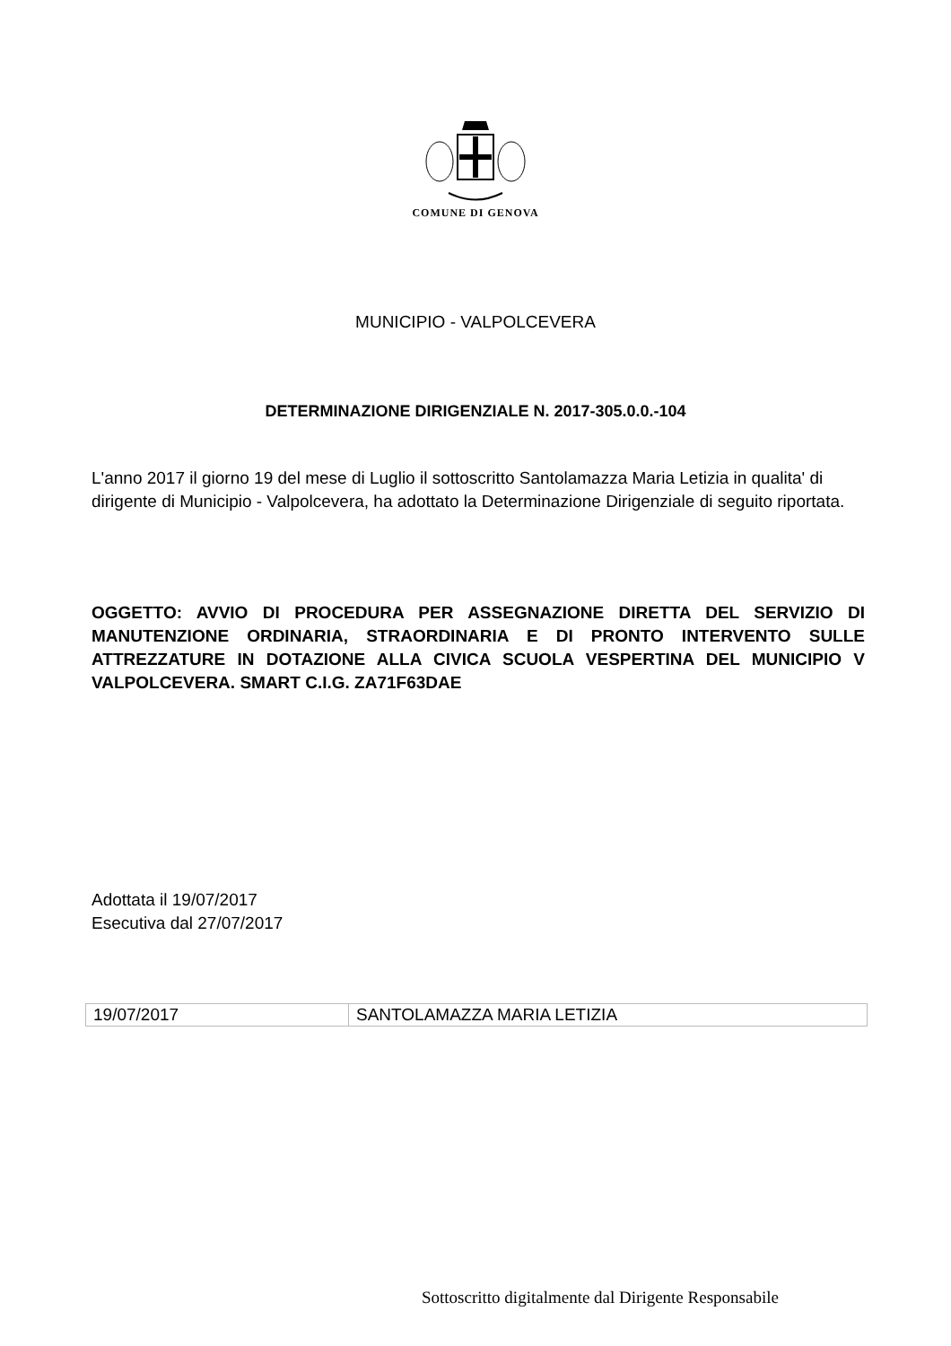COMUNE DI GENOVA
MUNICIPIO - VALPOLCEVERA
DETERMINAZIONE DIRIGENZIALE N. 2017-305.0.0.-104
L'anno 2017 il giorno 19 del mese di Luglio il sottoscritto Santolamazza Maria Letizia in qualita' di dirigente di Municipio - Valpolcevera, ha adottato la Determinazione Dirigenziale di seguito riportata.
OGGETTO: AVVIO DI PROCEDURA PER ASSEGNAZIONE DIRETTA DEL SERVIZIO DI MANUTENZIONE ORDINARIA, STRAORDINARIA E DI PRONTO INTERVENTO SULLE ATTREZZATURE IN DOTAZIONE ALLA CIVICA SCUOLA VESPERTINA DEL MUNICIPIO V VALPOLCEVERA. SMART C.I.G. ZA71F63DAE
Adottata il 19/07/2017
Esecutiva dal 27/07/2017
| 19/07/2017 | SANTOLAMAZZA MARIA LETIZIA |
Sottoscritto digitalmente dal Dirigente Responsabile